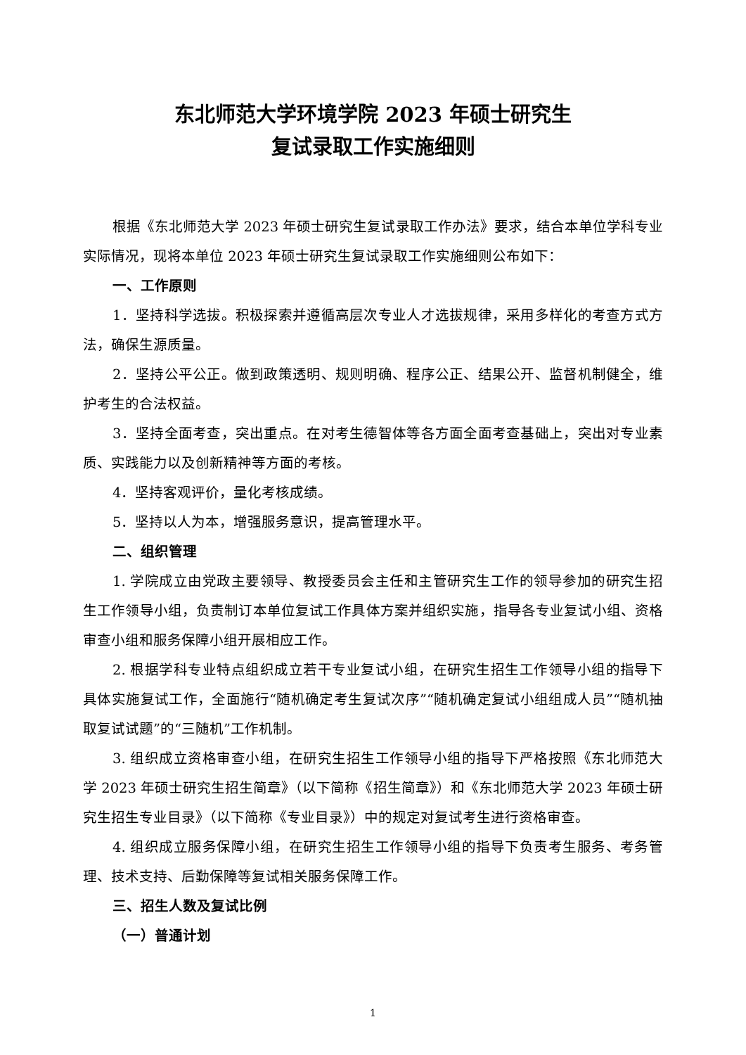东北师范大学环境学院 2023 年硕士研究生
复试录取工作实施细则
根据《东北师范大学 2023 年硕士研究生复试录取工作办法》要求，结合本单位学科专业实际情况，现将本单位 2023 年硕士研究生复试录取工作实施细则公布如下：
一、工作原则
1．坚持科学选拔。积极探索并遵循高层次专业人才选拔规律，采用多样化的考查方式方法，确保生源质量。
2．坚持公平公正。做到政策透明、规则明确、程序公正、结果公开、监督机制健全，维护考生的合法权益。
3．坚持全面考查，突出重点。在对考生德智体等各方面全面考查基础上，突出对专业素质、实践能力以及创新精神等方面的考核。
4．坚持客观评价，量化考核成绩。
5．坚持以人为本，增强服务意识，提高管理水平。
二、组织管理
1. 学院成立由党政主要领导、教授委员会主任和主管研究生工作的领导参加的研究生招生工作领导小组，负责制订本单位复试工作具体方案并组织实施，指导各专业复试小组、资格审查小组和服务保障小组开展相应工作。
2. 根据学科专业特点组织成立若干专业复试小组，在研究生招生工作领导小组的指导下具体实施复试工作，全面施行“随机确定考生复试次序”“随机确定复试小组组成人员”“随机抽取复试试题”的“三随机”工作机制。
3. 组织成立资格审查小组，在研究生招生工作领导小组的指导下严格按照《东北师范大学 2023 年硕士研究生招生简章》（以下简称《招生简章》）和《东北师范大学 2023 年硕士研究生招生专业目录》（以下简称《专业目录》）中的规定对复试考生进行资格审查。
4. 组织成立服务保障小组，在研究生招生工作领导小组的指导下负责考生服务、考务管理、技术支持、后勤保障等复试相关服务保障工作。
三、招生人数及复试比例
（一）普通计划
1